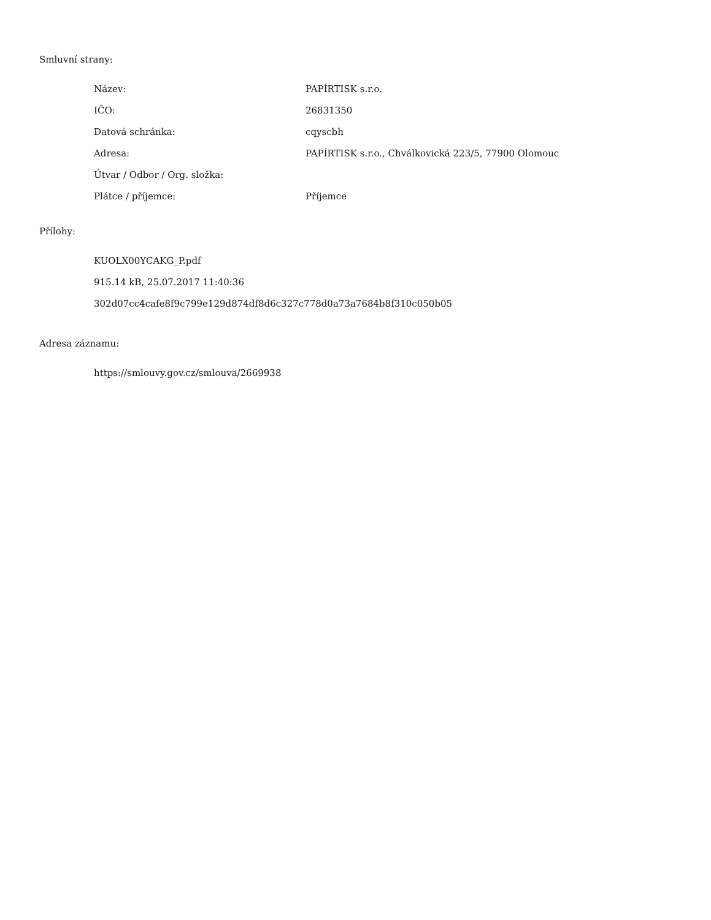Smluvní strany:
| Název: | PAPÍRTISK s.r.o. |
| IČO: | 26831350 |
| Datová schránka: | cqyscbh |
| Adresa: | PAPÍRTISK s.r.o., Chválkovická 223/5, 77900 Olomouc |
| Útvar / Odbor / Org. složka: | |
| Plátce / příjemce: | Příjemce |
Přílohy:
KUOLX00YCAKG_P.pdf
915.14 kB, 25.07.2017 11:40:36
302d07cc4cafe8f9c799e129d874df8d6c327c778d0a73a7684b8f310c050b05
Adresa záznamu:
https://smlouvy.gov.cz/smlouva/2669938